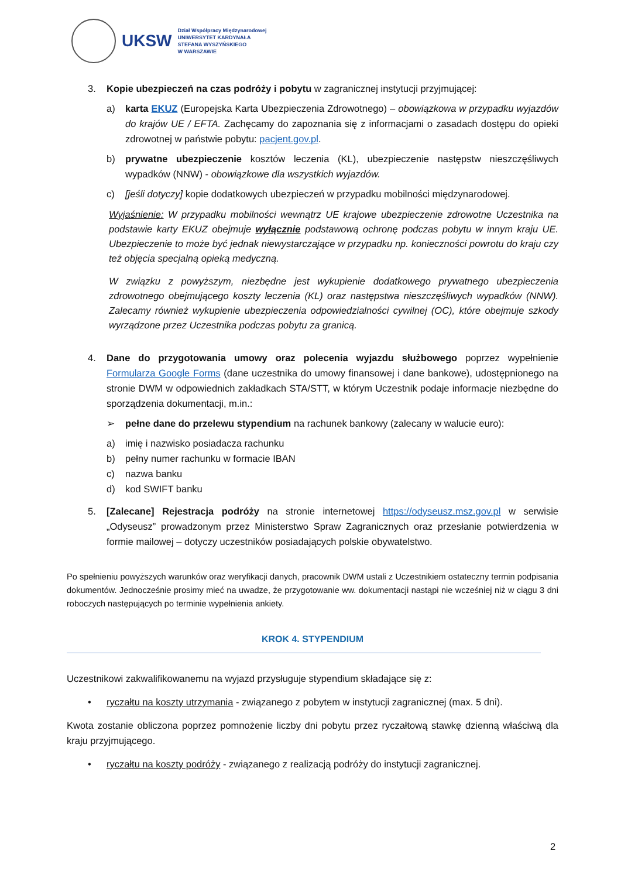UKSW
Dział Współpracy Międzynarodowej
UNIWERSYTET KARDYNAŁA
STEFANA WYSZYŃSKIEGO
W WARSZAWIE
3. Kopie ubezpieczeń na czas podróży i pobytu w zagranicznej instytucji przyjmującej:
a) karta EKUZ (Europejska Karta Ubezpieczenia Zdrowotnego) – obowiązkowa w przypadku wyjazdów do krajów UE / EFTA. Zachęcamy do zapoznania się z informacjami o zasadach dostępu do opieki zdrowotnej w państwie pobytu: pacjent.gov.pl.
b) prywatne ubezpieczenie kosztów leczenia (KL), ubezpieczenie następstw nieszczęśliwych wypadków (NNW) - obowiązkowe dla wszystkich wyjazdów.
c) [jeśli dotyczy] kopie dodatkowych ubezpieczeń w przypadku mobilności międzynarodowej.
Wyjaśnienie: W przypadku mobilności wewnątrz UE krajowe ubezpieczenie zdrowotne Uczestnika na podstawie karty EKUZ obejmuje wyłącznie podstawową ochronę podczas pobytu w innym kraju UE. Ubezpieczenie to może być jednak niewystarczające w przypadku np. konieczności powrotu do kraju czy też objęcia specjalną opieką medyczną.
W związku z powyższym, niezbędne jest wykupienie dodatkowego prywatnego ubezpieczenia zdrowotnego obejmującego koszty leczenia (KL) oraz następstwa nieszczęśliwych wypadków (NNW). Zalecamy również wykupienie ubezpieczenia odpowiedzialności cywilnej (OC), które obejmuje szkody wyrządzone przez Uczestnika podczas pobytu za granicą.
4. Dane do przygotowania umowy oraz polecenia wyjazdu służbowego poprzez wypełnienie Formularza Google Forms (dane uczestnika do umowy finansowej i dane bankowe), udostępnionego na stronie DWM w odpowiednich zakładkach STA/STT, w którym Uczestnik podaje informacje niezbędne do sporządzenia dokumentacji, m.in.:
➢ pełne dane do przelewu stypendium na rachunek bankowy (zalecany w walucie euro):
a) imię i nazwisko posiadacza rachunku
b) pełny numer rachunku w formacie IBAN
c) nazwa banku
d) kod SWIFT banku
5. [Zalecane] Rejestracja podróży na stronie internetowej https://odyseusz.msz.gov.pl w serwisie „Odyseusz” prowadzonym przez Ministerstwo Spraw Zagranicznych oraz przesłanie potwierdzenia w formie mailowej – dotyczy uczestników posiadających polskie obywatelstwo.
Po spełnieniu powyższych warunków oraz weryfikacji danych, pracownik DWM ustali z Uczestnikiem ostateczny termin podpisania dokumentów. Jednocześnie prosimy mieć na uwadze, że przygotowanie ww. dokumentacji nastąpi nie wcześniej niż w ciągu 3 dni roboczych następujących po terminie wypełnienia ankiety.
KROK 4. STYPENDIUM
Uczestnikowi zakwalifikowanemu na wyjazd przysługuje stypendium składające się z:
• ryczałtu na koszty utrzymania - związanego z pobytem w instytucji zagranicznej (max. 5 dni).
Kwota zostanie obliczona poprzez pomnożenie liczby dni pobytu przez ryczałtową stawkę dzienną właściwą dla kraju przyjmującego.
• ryczałtu na koszty podróży - związanego z realizacją podróży do instytucji zagranicznej.
2